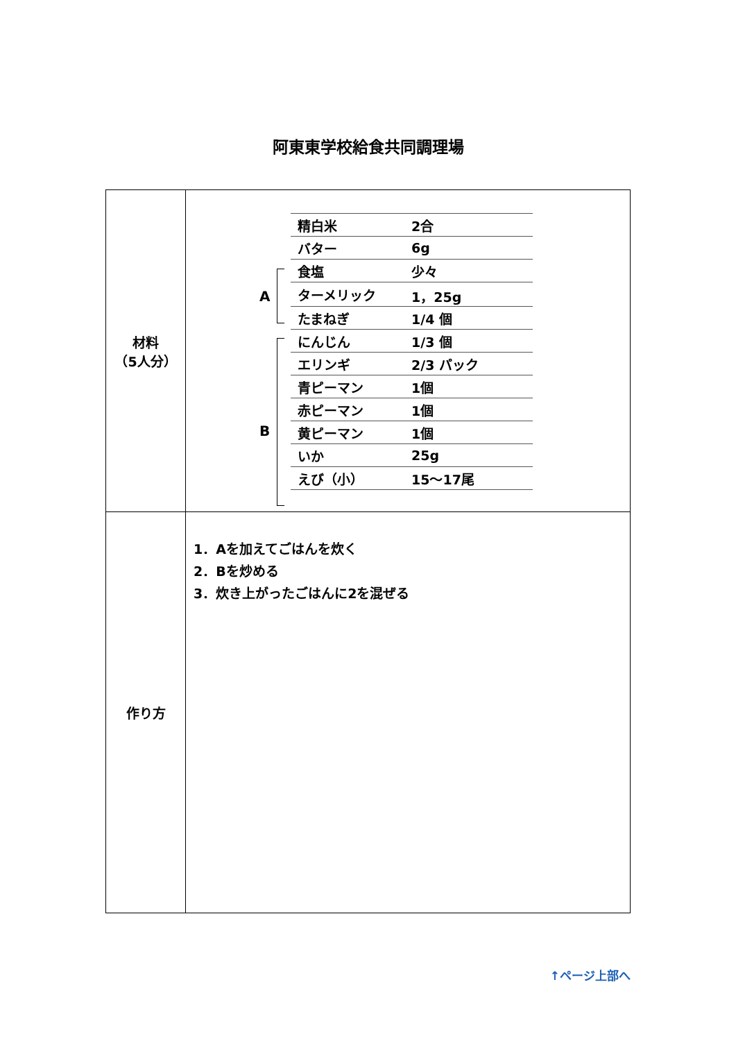阿東東学校給食共同調理場
| 材料 （5人分） | A B / 精白米 / 2合 / / バター / 6g / / 食塩 / 少々 / / ターメリック / 1，25g / / たまねぎ / 1/4 個 / / にんじん / 1/3 個 / / エリンギ / 2/3 パック / / 青ピーマン / 1個 / / 赤ピーマン / 1個 / / 黄ピーマン / 1個 / / いか / 25g / / えび（小） / 15～17尾 / |
| 作り方 | 1．Aを加えてごはんを炊く 2．Bを炒める 3．炊き上がったごはんに2を混ぜる |
↑ページ上部へ